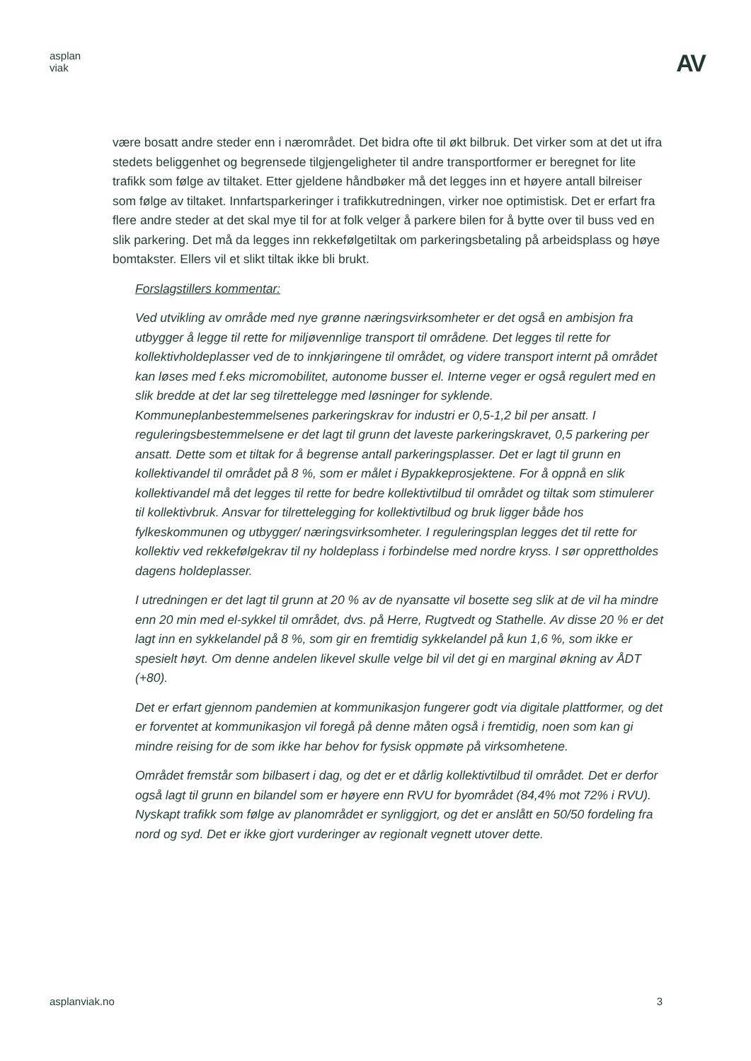asplan
viak
AV
være bosatt andre steder enn i nærområdet. Det bidra ofte til økt bilbruk. Det virker som at det ut ifra stedets beliggenhet og begrensede tilgjengeligheter til andre transportformer er beregnet for lite trafikk som følge av tiltaket. Etter gjeldene håndbøker må det legges inn et høyere antall bilreiser som følge av tiltaket. Innfartsparkeringer i trafikkutredningen, virker noe optimistisk. Det er erfart fra flere andre steder at det skal mye til for at folk velger å parkere bilen for å bytte over til buss ved en slik parkering. Det må da legges inn rekkefølgetiltak om parkeringsbetaling på arbeidsplass og høye bomtakster. Ellers vil et slikt tiltak ikke bli brukt.
Forslagstillers kommentar:
Ved utvikling av område med nye grønne næringsvirksomheter er det også en ambisjon fra utbygger å legge til rette for miljøvennlige transport til områdene. Det legges til rette for kollektivholdeplasser ved de to innkjøringene til området, og videre transport internt på området kan løses med f.eks micromobilitet, autonome busser el. Interne veger er også regulert med en slik bredde at det lar seg tilrettelegge med løsninger for syklende. Kommuneplanbestemmelsenes parkeringskrav for industri er 0,5-1,2 bil per ansatt. I reguleringsbestemmelsene er det lagt til grunn det laveste parkeringskravet, 0,5 parkering per ansatt. Dette som et tiltak for å begrense antall parkeringsplasser. Det er lagt til grunn en kollektivandel til området på 8 %, som er målet i Bypakkeprosjektene. For å oppnå en slik kollektivandel må det legges til rette for bedre kollektivtilbud til området og tiltak som stimulerer til kollektivbruk. Ansvar for tilrettelegging for kollektivtilbud og bruk ligger både hos fylkeskommunen og utbygger/ næringsvirksomheter. I reguleringsplan legges det til rette for kollektiv ved rekkefølgekrav til ny holdeplass i forbindelse med nordre kryss. I sør opprettholdes dagens holdeplasser.
I utredningen er det lagt til grunn at 20 % av de nyansatte vil bosette seg slik at de vil ha mindre enn 20 min med el-sykkel til området, dvs. på Herre, Rugtvedt og Stathelle. Av disse 20 % er det lagt inn en sykkelandel på 8 %, som gir en fremtidig sykkelandel på kun 1,6 %, som ikke er spesielt høyt. Om denne andelen likevel skulle velge bil vil det gi en marginal økning av ÅDT (+80).
Det er erfart gjennom pandemien at kommunikasjon fungerer godt via digitale plattformer, og det er forventet at kommunikasjon vil foregå på denne måten også i fremtidig, noen som kan gi mindre reising for de som ikke har behov for fysisk oppmøte på virksomhetene.
Området fremstår som bilbasert i dag, og det er et dårlig kollektivtilbud til området. Det er derfor også lagt til grunn en bilandel som er høyere enn RVU for byområdet (84,4% mot 72% i RVU). Nyskapt trafikk som følge av planområdet er synliggjort, og det er anslått en 50/50 fordeling fra nord og syd. Det er ikke gjort vurderinger av regionalt vegnett utover dette.
asplanviak.no 3